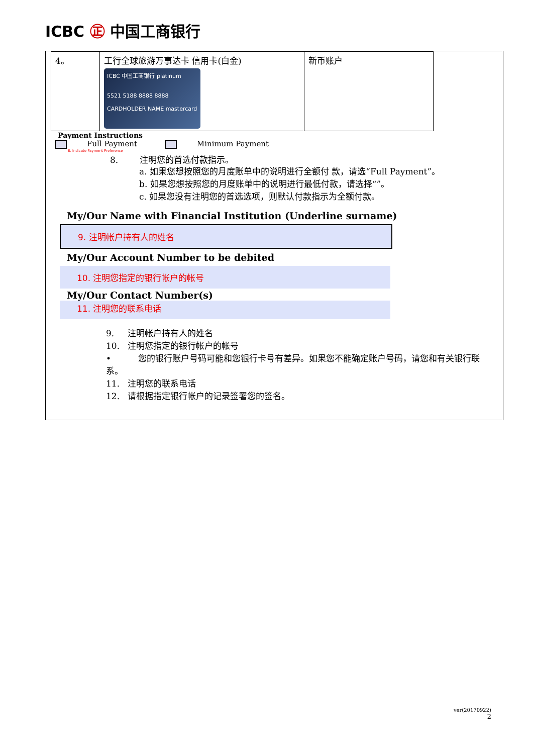ICBC ㊣ 中国工商银行
| 4。 | 工行全球旅游万事达卡 信用卡(白金) ICBC 中国工商银行 platinum 5521 5188 8888 8888 CARDHOLDER NAME mastercard | 新币账户 |
Payment Instructions
Full Payment Minimum Payment
8. Indicate Payment Preference
8. 注明您的首选付款指示。
a. 如果您想按照您的月度账单中的说明进行全额付 款，请选“Full Payment”。
b. 如果您想按照您的月度账单中的说明进行最低付款，请选择“”。
c. 如果您没有注明您的首选选项，则默认付款指示为全额付款。
My/Our Name with Financial Institution (Underline surname)
9. 注明帐户持有人的姓名
My/Our Account Number to be debited
10. 注明您指定的银行帐户的帐号
My/Our Contact Number(s)
11. 注明您的联系电话
9. 注明帐户持有人的姓名
10. 注明您指定的银行帐户的帐号
• 您的银行账户号码可能和您银行卡号有差异。如果您不能确定账户号码，请您和有关银行联系。
11. 注明您的联系电话
12. 请根据指定银行帐户的记录签署您的签名。
ver(20170922)
2